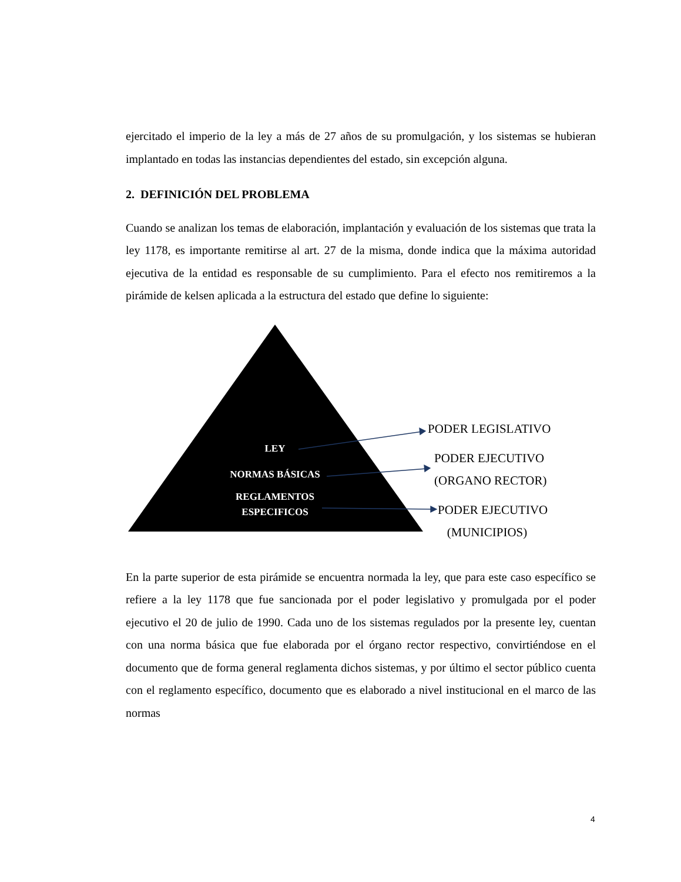ejercitado el imperio de la ley a más de 27 años de su promulgación, y los sistemas se hubieran implantado en todas las instancias dependientes del estado, sin excepción alguna.
2. DEFINICIÓN DEL PROBLEMA
Cuando se analizan los temas de elaboración, implantación y evaluación de los sistemas que trata la ley 1178, es importante remitirse al art. 27 de la misma, donde indica que la máxima autoridad ejecutiva de la entidad es responsable de su cumplimiento. Para el efecto nos remitiremos a la pirámide de kelsen aplicada a la estructura del estado que define lo siguiente:
LEY
NORMAS BÁSICAS
REGLAMENTOS
ESPECIFICOS
PODER LEGISLATIVO
PODER EJECUTIVO
(ORGANO RECTOR)
PODER EJECUTIVO
(MUNICIPIOS)
En la parte superior de esta pirámide se encuentra normada la ley, que para este caso específico se refiere a la ley 1178 que fue sancionada por el poder legislativo y promulgada por el poder ejecutivo el 20 de julio de 1990. Cada uno de los sistemas regulados por la presente ley, cuentan con una norma básica que fue elaborada por el órgano rector respectivo, convirtiéndose en el documento que de forma general reglamenta dichos sistemas, y por último el sector público cuenta con el reglamento específico, documento que es elaborado a nivel institucional en el marco de las normas
4